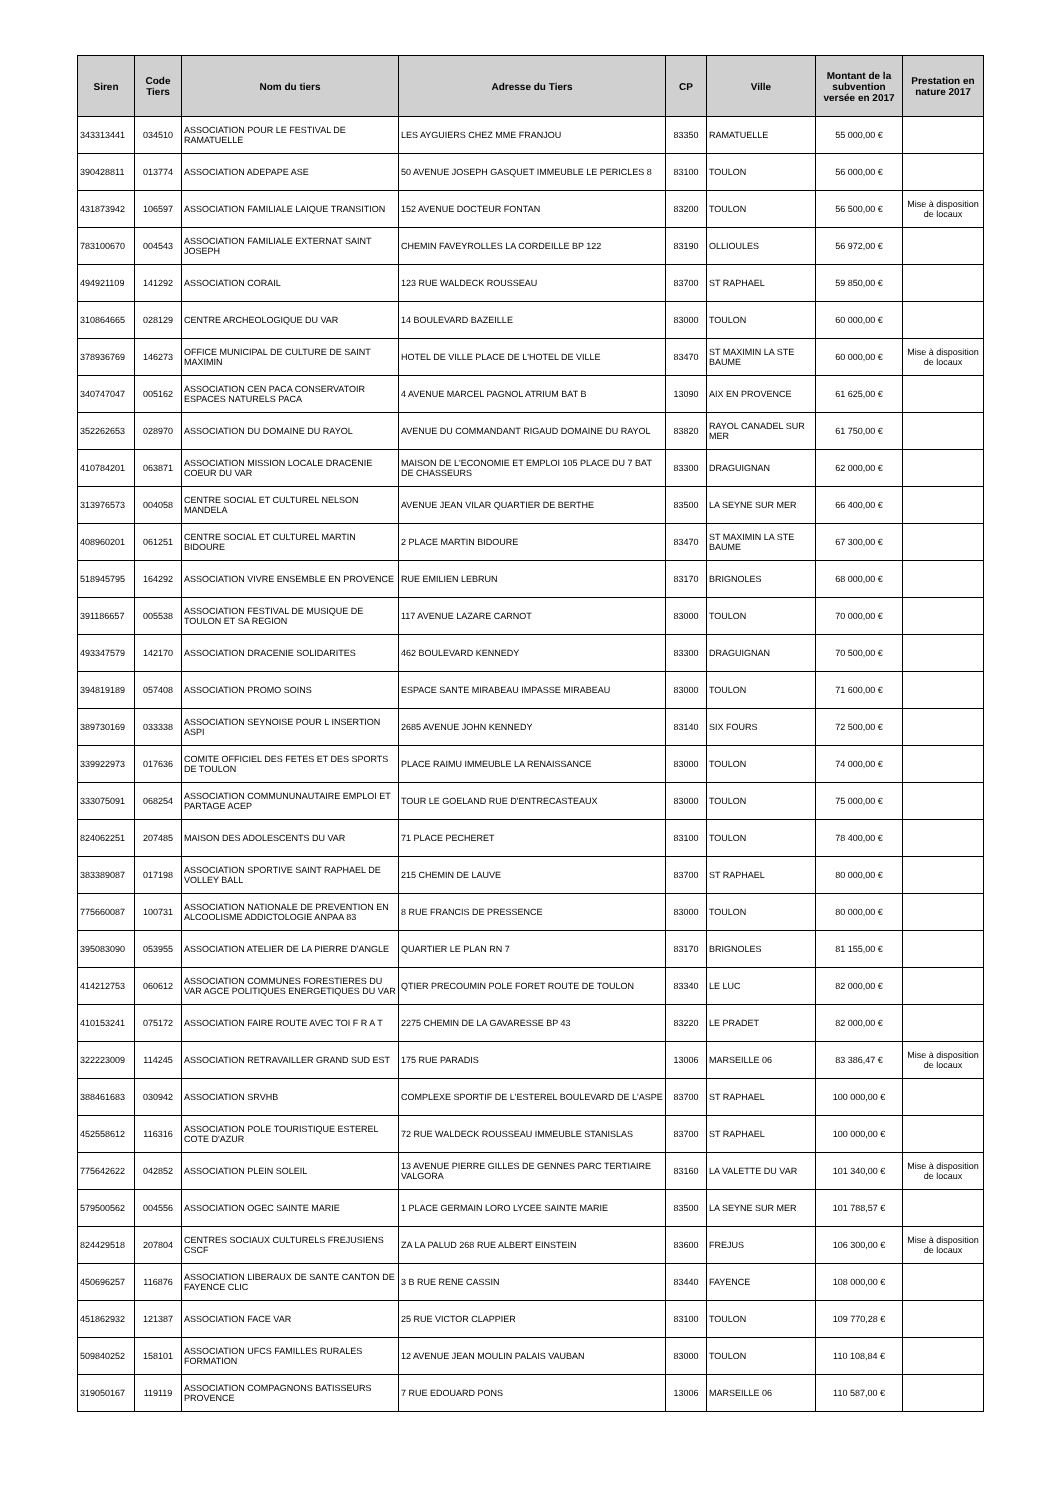| Siren | Code Tiers | Nom du tiers | Adresse du Tiers | CP | Ville | Montant de la subvention versée en 2017 | Prestation en nature 2017 |
| --- | --- | --- | --- | --- | --- | --- | --- |
| 343313441 | 034510 | ASSOCIATION POUR LE FESTIVAL DE RAMATUELLE | LES AYGUIERS CHEZ MME FRANJOU | 83350 | RAMATUELLE | 55 000,00 € | |
| 390428811 | 013774 | ASSOCIATION ADEPAPE ASE | 50 AVENUE JOSEPH GASQUET IMMEUBLE LE PERICLES 8 | 83100 | TOULON | 56 000,00 € | |
| 431873942 | 106597 | ASSOCIATION FAMILIALE LAIQUE TRANSITION | 152 AVENUE DOCTEUR FONTAN | 83200 | TOULON | 56 500,00 € | Mise à disposition de locaux |
| 783100670 | 004543 | ASSOCIATION FAMILIALE EXTERNAT SAINT JOSEPH | CHEMIN FAVEYROLLES LA CORDEILLE BP 122 | 83190 | OLLIOULES | 56 972,00 € | |
| 494921109 | 141292 | ASSOCIATION CORAIL | 123 RUE WALDECK ROUSSEAU | 83700 | ST RAPHAEL | 59 850,00 € | |
| 310864665 | 028129 | CENTRE ARCHEOLOGIQUE DU VAR | 14 BOULEVARD BAZEILLE | 83000 | TOULON | 60 000,00 € | |
| 378936769 | 146273 | OFFICE MUNICIPAL DE CULTURE DE SAINT MAXIMIN | HOTEL DE VILLE PLACE DE L'HOTEL DE VILLE | 83470 | ST MAXIMIN LA STE BAUME | 60 000,00 € | Mise à disposition de locaux |
| 340747047 | 005162 | ASSOCIATION CEN PACA CONSERVATOIR ESPACES NATURELS PACA | 4 AVENUE MARCEL PAGNOL ATRIUM BAT B | 13090 | AIX EN PROVENCE | 61 625,00 € | |
| 352262653 | 028970 | ASSOCIATION DU DOMAINE DU RAYOL | AVENUE DU COMMANDANT RIGAUD DOMAINE DU RAYOL | 83820 | RAYOL CANADEL SUR MER | 61 750,00 € | |
| 410784201 | 063871 | ASSOCIATION MISSION LOCALE DRACENIE COEUR DU VAR | MAISON DE L'ECONOMIE ET EMPLOI 105 PLACE DU 7 BAT DE CHASSEURS | 83300 | DRAGUIGNAN | 62 000,00 € | |
| 313976573 | 004058 | CENTRE SOCIAL ET CULTUREL NELSON MANDELA | AVENUE JEAN VILAR QUARTIER DE BERTHE | 83500 | LA SEYNE SUR MER | 66 400,00 € | |
| 408960201 | 061251 | CENTRE SOCIAL ET CULTUREL MARTIN BIDOURE | 2 PLACE MARTIN BIDOURE | 83470 | ST MAXIMIN LA STE BAUME | 67 300,00 € | |
| 518945795 | 164292 | ASSOCIATION VIVRE ENSEMBLE EN PROVENCE | RUE EMILIEN LEBRUN | 83170 | BRIGNOLES | 68 000,00 € | |
| 391186657 | 005538 | ASSOCIATION FESTIVAL DE MUSIQUE DE TOULON ET SA REGION | 117 AVENUE LAZARE CARNOT | 83000 | TOULON | 70 000,00 € | |
| 493347579 | 142170 | ASSOCIATION DRACENIE SOLIDARITES | 462 BOULEVARD KENNEDY | 83300 | DRAGUIGNAN | 70 500,00 € | |
| 394819189 | 057408 | ASSOCIATION PROMO SOINS | ESPACE SANTE MIRABEAU IMPASSE MIRABEAU | 83000 | TOULON | 71 600,00 € | |
| 389730169 | 033338 | ASSOCIATION SEYNOISE POUR L INSERTION ASPI | 2685 AVENUE JOHN KENNEDY | 83140 | SIX FOURS | 72 500,00 € | |
| 339922973 | 017636 | COMITE OFFICIEL DES FETES ET DES SPORTS DE TOULON | PLACE RAIMU IMMEUBLE LA RENAISSANCE | 83000 | TOULON | 74 000,00 € | |
| 333075091 | 068254 | ASSOCIATION COMMUNUNAUTAIRE EMPLOI ET PARTAGE ACEP | TOUR LE GOELAND RUE D'ENTRECASTEAUX | 83000 | TOULON | 75 000,00 € | |
| 824062251 | 207485 | MAISON DES ADOLESCENTS DU VAR | 71 PLACE PECHERET | 83100 | TOULON | 78 400,00 € | |
| 383389087 | 017198 | ASSOCIATION SPORTIVE SAINT RAPHAEL DE VOLLEY BALL | 215 CHEMIN DE LAUVE | 83700 | ST RAPHAEL | 80 000,00 € | |
| 775660087 | 100731 | ASSOCIATION NATIONALE DE PREVENTION EN ALCOOLISME ADDICTOLOGIE ANPAA 83 | 8 RUE FRANCIS DE PRESSENCE | 83000 | TOULON | 80 000,00 € | |
| 395083090 | 053955 | ASSOCIATION ATELIER DE LA PIERRE D'ANGLE | QUARTIER LE PLAN RN 7 | 83170 | BRIGNOLES | 81 155,00 € | |
| 414212753 | 060612 | ASSOCIATION COMMUNES FORESTIERES DU VAR AGCE POLITIQUES ENERGETIQUES DU VAR | QTIER PRECOUMIN POLE FORET ROUTE DE TOULON | 83340 | LE LUC | 82 000,00 € | |
| 410153241 | 075172 | ASSOCIATION FAIRE ROUTE AVEC TOI F R A T | 2275 CHEMIN DE LA GAVARESSE BP 43 | 83220 | LE PRADET | 82 000,00 € | |
| 322223009 | 114245 | ASSOCIATION RETRAVAILLER GRAND SUD EST | 175 RUE PARADIS | 13006 | MARSEILLE 06 | 83 386,47 € | Mise à disposition de locaux |
| 388461683 | 030942 | ASSOCIATION SRVHB | COMPLEXE SPORTIF DE L'ESTEREL BOULEVARD DE L'ASPE | 83700 | ST RAPHAEL | 100 000,00 € | |
| 452558612 | 116316 | ASSOCIATION POLE TOURISTIQUE ESTEREL COTE D'AZUR | 72 RUE WALDECK ROUSSEAU IMMEUBLE STANISLAS | 83700 | ST RAPHAEL | 100 000,00 € | |
| 775642622 | 042852 | ASSOCIATION PLEIN SOLEIL | 13 AVENUE PIERRE GILLES DE GENNES PARC TERTIAIRE VALGORA | 83160 | LA VALETTE DU VAR | 101 340,00 € | Mise à disposition de locaux |
| 579500562 | 004556 | ASSOCIATION OGEC SAINTE MARIE | 1 PLACE GERMAIN LORO LYCEE SAINTE MARIE | 83500 | LA SEYNE SUR MER | 101 788,57 € | |
| 824429518 | 207804 | CENTRES SOCIAUX CULTURELS FREJUSIENS CSCF | ZA LA PALUD 268 RUE ALBERT EINSTEIN | 83600 | FREJUS | 106 300,00 € | Mise à disposition de locaux |
| 450696257 | 116876 | ASSOCIATION LIBERAUX DE SANTE CANTON DE FAYENCE CLIC | 3 B RUE RENE CASSIN | 83440 | FAYENCE | 108 000,00 € | |
| 451862932 | 121387 | ASSOCIATION FACE VAR | 25 RUE VICTOR CLAPPIER | 83100 | TOULON | 109 770,28 € | |
| 509840252 | 158101 | ASSOCIATION UFCS FAMILLES RURALES FORMATION | 12 AVENUE JEAN MOULIN PALAIS VAUBAN | 83000 | TOULON | 110 108,84 € | |
| 319050167 | 119119 | ASSOCIATION COMPAGNONS BATISSEURS PROVENCE | 7 RUE EDOUARD PONS | 13006 | MARSEILLE 06 | 110 587,00 € | |